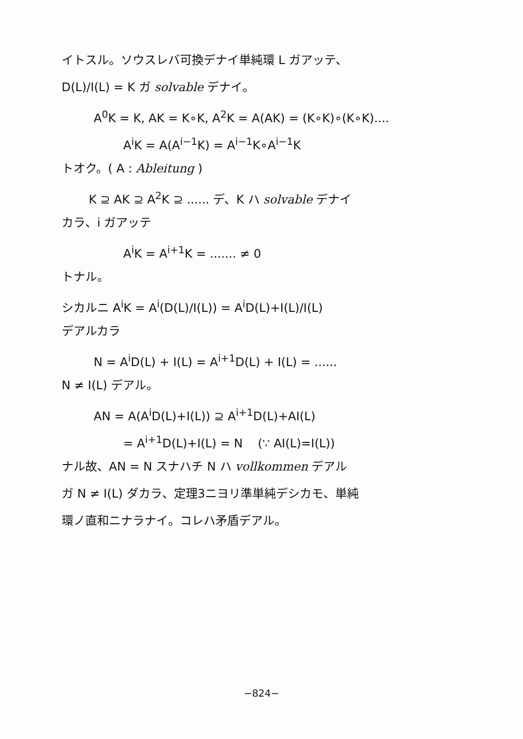イトスル。ソウスレバ可換デナイ単純環 L ガアッテ、
D(L)/I(L) = K ガ solvable デナイ。
A<sup>0</sup>K = K, AK = K∘K, A<sup>2</sup>K = A(AK) = (K∘K)∘(K∘K)....
A<sup>i</sup>K = A(A<sup>i−1</sup>K) = A<sup>i−1</sup>K∘A<sup>i−1</sup>K
トオク。( A : Ableitung )
K ⊇ AK ⊇ A<sup>2</sup>K ⊇ ...... デ、K ハ solvable デナイ
カラ、i ガアッテ
A<sup>i</sup>K = A<sup>i+1</sup>K = ....... ≠ 0
トナル。
シカルニ A<sup>i</sup>K = A<sup>i</sup>(D(L)/I(L)) = A<sup>i</sup>D(L)+I(L)/I(L)
デアルカラ
N = A<sup>i</sup>D(L) + I(L) = A<sup>i+1</sup>D(L) + I(L) = ......
N ≠ I(L) デアル。
AN = A(A<sup>i</sup>D(L)+I(L)) ⊇ A<sup>i+1</sup>D(L)+AI(L)
= A<sup>i+1</sup>D(L)+I(L) = N (∵ AI(L)=I(L))
ナル故、AN = N スナハチ N ハ vollkommen デアル
ガ N ≠ I(L) ダカラ、定理3ニヨリ準単純デシカモ、単純
環ノ直和ニナラナイ。コレハ矛盾デアル。
−824−